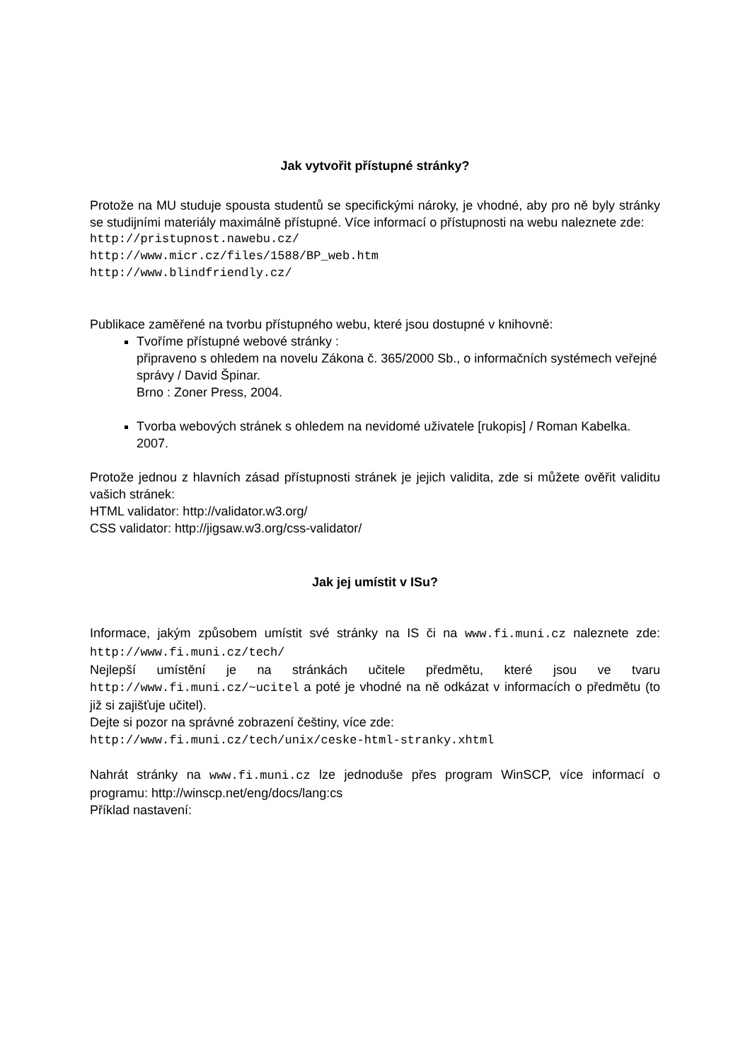Jak vytvořit přístupné stránky?
Protože na MU studuje spousta studentů se specifickými nároky, je vhodné, aby pro ně byly stránky se studijními materiály maximálně přístupné. Více informací o přístupnosti na webu naleznete zde:
http://pristupnost.nawebu.cz/
http://www.micr.cz/files/1588/BP_web.htm
http://www.blindfriendly.cz/
Publikace zaměřené na tvorbu přístupného webu, které jsou dostupné v knihovně:
Tvoříme přístupné webové stránky :
připraveno s ohledem na novelu Zákona č. 365/2000 Sb., o informačních systémech veřejné správy / David Špinar.
Brno : Zoner Press, 2004.
Tvorba webových stránek s ohledem na nevidomé uživatele [rukopis] / Roman Kabelka.
2007.
Protože jednou z hlavních zásad přístupnosti stránek je jejich validita, zde si můžete ověřit validitu vašich stránek:
HTML validator: http://validator.w3.org/
CSS validator: http://jigsaw.w3.org/css-validator/
Jak jej umístit v ISu?
Informace, jakým způsobem umístit své stránky na IS či na www.fi.muni.cz naleznete zde: http://www.fi.muni.cz/tech/
Nejlepší umístění je na stránkách učitele předmětu, které jsou ve tvaru http://www.fi.muni.cz/~ucitel a poté je vhodné na ně odkázat v informacích o předmětu (to již si zajišťuje učitel).
Dejte si pozor na správné zobrazení češtiny, více zde:
http://www.fi.muni.cz/tech/unix/ceske-html-stranky.xhtml
Nahrát stránky na www.fi.muni.cz lze jednoduše přes program WinSCP, více informací o programu: http://winscp.net/eng/docs/lang:cs
Příklad nastavení: